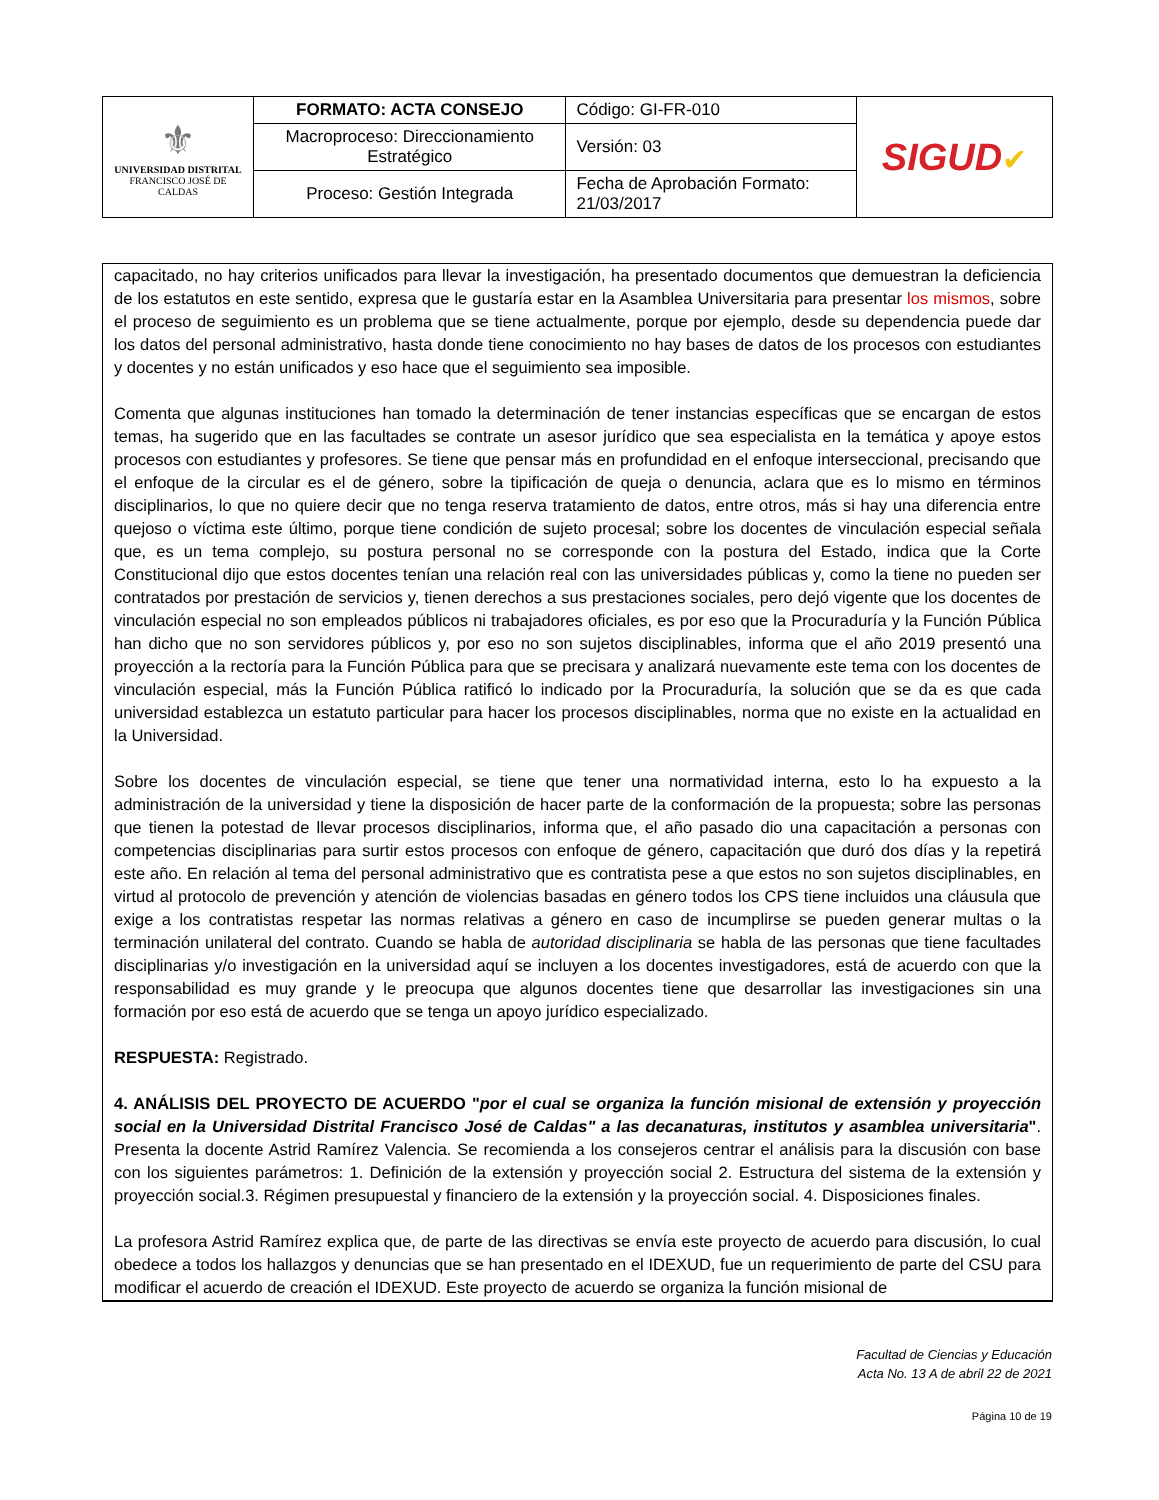| ⚜ UNIVERSIDAD DISTRITAL FRANCISCO JOSÉ DE CALDAS | FORMATO: ACTA CONSEJO | Código: GI-FR-010 | SIGUD ✔ |
| | Macroproceso: Direccionamiento Estratégico | Versión: 03 | |
| | Proceso: Gestión Integrada | Fecha de Aprobación Formato: 21/03/2017 | |
capacitado, no hay criterios unificados para llevar la investigación, ha presentado documentos que demuestran la deficiencia de los estatutos en este sentido, expresa que le gustaría estar en la Asamblea Universitaria para presentar los mismos, sobre el proceso de seguimiento es un problema que se tiene actualmente, porque por ejemplo, desde su dependencia puede dar los datos del personal administrativo, hasta donde tiene conocimiento no hay bases de datos de los procesos con estudiantes y docentes y no están unificados y eso hace que el seguimiento sea imposible.
Comenta que algunas instituciones han tomado la determinación de tener instancias específicas que se encargan de estos temas, ha sugerido que en las facultades se contrate un asesor jurídico que sea especialista en la temática y apoye estos procesos con estudiantes y profesores. Se tiene que pensar más en profundidad en el enfoque interseccional, precisando que el enfoque de la circular es el de género, sobre la tipificación de queja o denuncia, aclara que es lo mismo en términos disciplinarios, lo que no quiere decir que no tenga reserva tratamiento de datos, entre otros, más si hay una diferencia entre quejoso o víctima este último, porque tiene condición de sujeto procesal; sobre los docentes de vinculación especial señala que, es un tema complejo, su postura personal no se corresponde con la postura del Estado, indica que la Corte Constitucional dijo que estos docentes tenían una relación real con las universidades públicas y, como la tiene no pueden ser contratados por prestación de servicios y, tienen derechos a sus prestaciones sociales, pero dejó vigente que los docentes de vinculación especial no son empleados públicos ni trabajadores oficiales, es por eso que la Procuraduría y la Función Pública han dicho que no son servidores públicos y, por eso no son sujetos disciplinables, informa que el año 2019 presentó una proyección a la rectoría para la Función Pública para que se precisara y analizará nuevamente este tema con los docentes de vinculación especial, más la Función Pública ratificó lo indicado por la Procuraduría, la solución que se da es que cada universidad establezca un estatuto particular para hacer los procesos disciplinables, norma que no existe en la actualidad en la Universidad.
Sobre los docentes de vinculación especial, se tiene que tener una normatividad interna, esto lo ha expuesto a la administración de la universidad y tiene la disposición de hacer parte de la conformación de la propuesta; sobre las personas que tienen la potestad de llevar procesos disciplinarios, informa que, el año pasado dio una capacitación a personas con competencias disciplinarias para surtir estos procesos con enfoque de género, capacitación que duró dos días y la repetirá este año. En relación al tema del personal administrativo que es contratista pese a que estos no son sujetos disciplinables, en virtud al protocolo de prevención y atención de violencias basadas en género todos los CPS tiene incluidos una cláusula que exige a los contratistas respetar las normas relativas a género en caso de incumplirse se pueden generar multas o la terminación unilateral del contrato. Cuando se habla de autoridad disciplinaria se habla de las personas que tiene facultades disciplinarias y/o investigación en la universidad aquí se incluyen a los docentes investigadores, está de acuerdo con que la responsabilidad es muy grande y le preocupa que algunos docentes tiene que desarrollar las investigaciones sin una formación por eso está de acuerdo que se tenga un apoyo jurídico especializado.
RESPUESTA: Registrado.
4. ANÁLISIS DEL PROYECTO DE ACUERDO "por el cual se organiza la función misional de extensión y proyección social en la Universidad Distrital Francisco José de Caldas" a las decanaturas, institutos y asamblea universitaria". Presenta la docente Astrid Ramírez Valencia. Se recomienda a los consejeros centrar el análisis para la discusión con base con los siguientes parámetros: 1. Definición de la extensión y proyección social 2. Estructura del sistema de la extensión y proyección social.3. Régimen presupuestal y financiero de la extensión y la proyección social. 4. Disposiciones finales.
La profesora Astrid Ramírez explica que, de parte de las directivas se envía este proyecto de acuerdo para discusión, lo cual obedece a todos los hallazgos y denuncias que se han presentado en el IDEXUD, fue un requerimiento de parte del CSU para modificar el acuerdo de creación el IDEXUD. Este proyecto de acuerdo se organiza la función misional de
Facultad de Ciencias y Educación
Acta No. 13 A de abril 22 de 2021
Página 10 de 19